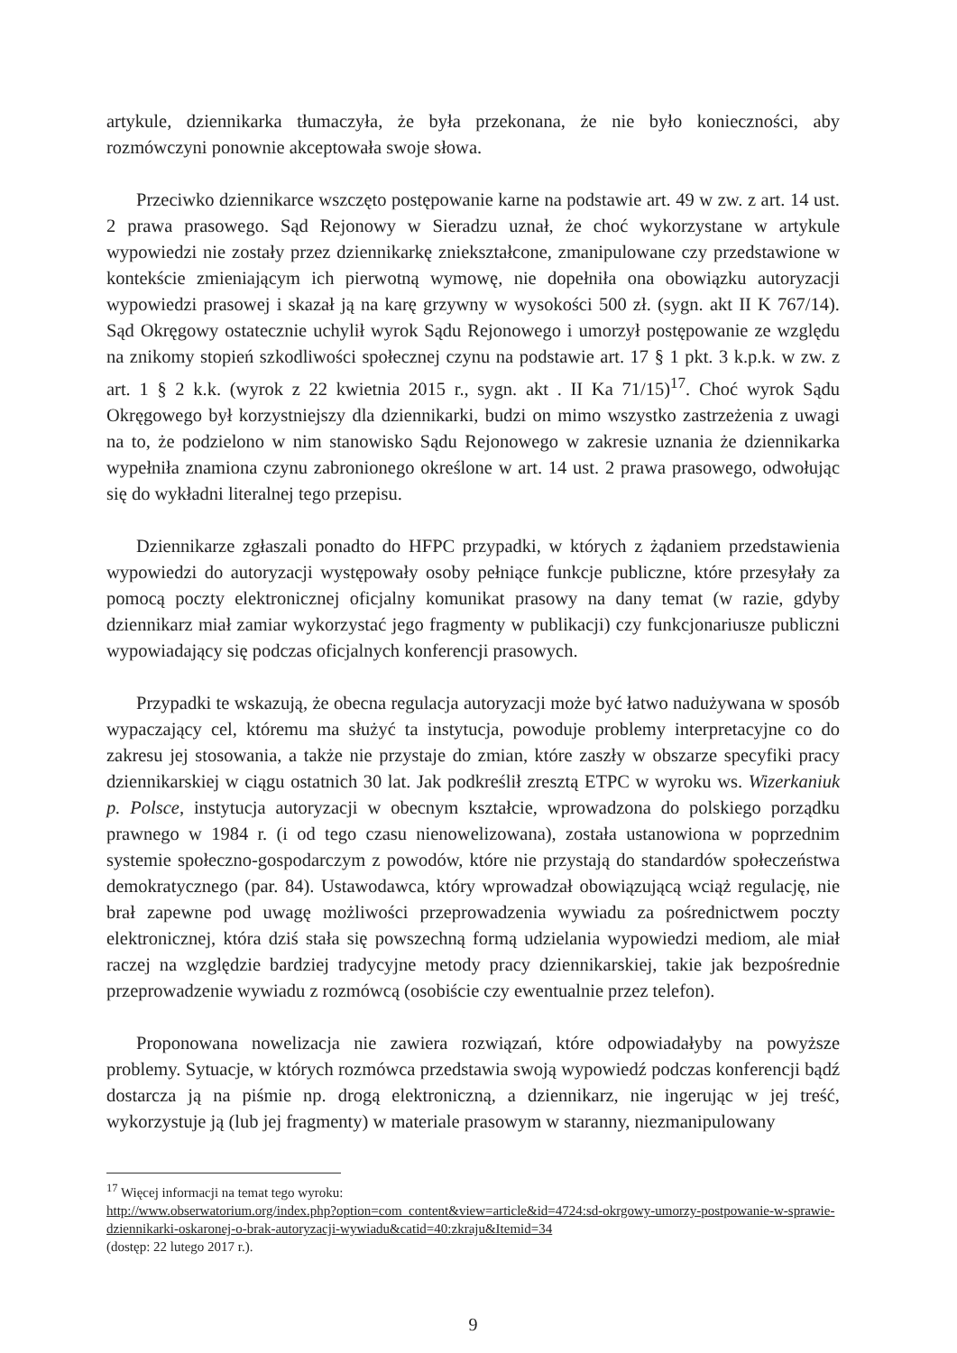artykule, dziennikarka tłumaczyła, że była przekonana, że nie było konieczności, aby rozmówczyni ponownie akceptowała swoje słowa.
Przeciwko dziennikarce wszczęto postępowanie karne na podstawie art. 49 w zw. z art. 14 ust. 2 prawa prasowego. Sąd Rejonowy w Sieradzu uznał, że choć wykorzystane w artykule wypowiedzi nie zostały przez dziennikarkę zniekształcone, zmanipulowane czy przedstawione w kontekście zmieniającym ich pierwotną wymowę, nie dopełniła ona obowiązku autoryzacji wypowiedzi prasowej i skazał ją na karę grzywny w wysokości 500 zł. (sygn. akt II K 767/14). Sąd Okręgowy ostatecznie uchylił wyrok Sądu Rejonowego i umorzył postępowanie ze względu na znikomy stopień szkodliwości społecznej czynu na podstawie art. 17 § 1 pkt. 3 k.p.k. w zw. z art. 1 § 2 k.k. (wyrok z 22 kwietnia 2015 r., sygn. akt . II Ka 71/15)<sup>17</sup>. Choć wyrok Sądu Okręgowego był korzystniejszy dla dziennikarki, budzi on mimo wszystko zastrzeżenia z uwagi na to, że podzielono w nim stanowisko Sądu Rejonowego w zakresie uznania że dziennikarka wypełniła znamiona czynu zabronionego określone w art. 14 ust. 2 prawa prasowego, odwołując się do wykładni literalnej tego przepisu.
Dziennikarze zgłaszali ponadto do HFPC przypadki, w których z żądaniem przedstawienia wypowiedzi do autoryzacji występowały osoby pełniące funkcje publiczne, które przesyłały za pomocą poczty elektronicznej oficjalny komunikat prasowy na dany temat (w razie, gdyby dziennikarz miał zamiar wykorzystać jego fragmenty w publikacji) czy funkcjonariusze publiczni wypowiadający się podczas oficjalnych konferencji prasowych.
Przypadki te wskazują, że obecna regulacja autoryzacji może być łatwo nadużywana w sposób wypaczający cel, któremu ma służyć ta instytucja, powoduje problemy interpretacyjne co do zakresu jej stosowania, a także nie przystaje do zmian, które zaszły w obszarze specyfiki pracy dziennikarskiej w ciągu ostatnich 30 lat. Jak podkreślił zresztą ETPC w wyroku ws. Wizerkaniuk p. Polsce, instytucja autoryzacji w obecnym kształcie, wprowadzona do polskiego porządku prawnego w 1984 r. (i od tego czasu nienowelizowana), została ustanowiona w poprzednim systemie społeczno-gospodarczym z powodów, które nie przystają do standardów społeczeństwa demokratycznego (par. 84). Ustawodawca, który wprowadzał obowiązującą wciąż regulację, nie brał zapewne pod uwagę możliwości przeprowadzenia wywiadu za pośrednictwem poczty elektronicznej, która dziś stała się powszechną formą udzielania wypowiedzi mediom, ale miał raczej na względzie bardziej tradycyjne metody pracy dziennikarskiej, takie jak bezpośrednie przeprowadzenie wywiadu z rozmówcą (osobiście czy ewentualnie przez telefon).
Proponowana nowelizacja nie zawiera rozwiązań, które odpowiadałyby na powyższe problemy. Sytuacje, w których rozmówca przedstawia swoją wypowiedź podczas konferencji bądź dostarcza ją na piśmie np. drogą elektroniczną, a dziennikarz, nie ingerując w jej treść, wykorzystuje ją (lub jej fragmenty) w materiale prasowym w staranny, niezmanipulowany
<sup>17</sup> Więcej informacji na temat tego wyroku:
http://www.obserwatorium.org/index.php?option=com_content&view=article&id=4724:sd-okrgowy-umorzy-postpowanie-w-sprawie-dziennikarki-oskaronej-o-brak-autoryzacji-wywiadu&catid=40:zkraju&Itemid=34
(dostęp: 22 lutego 2017 r.).
9